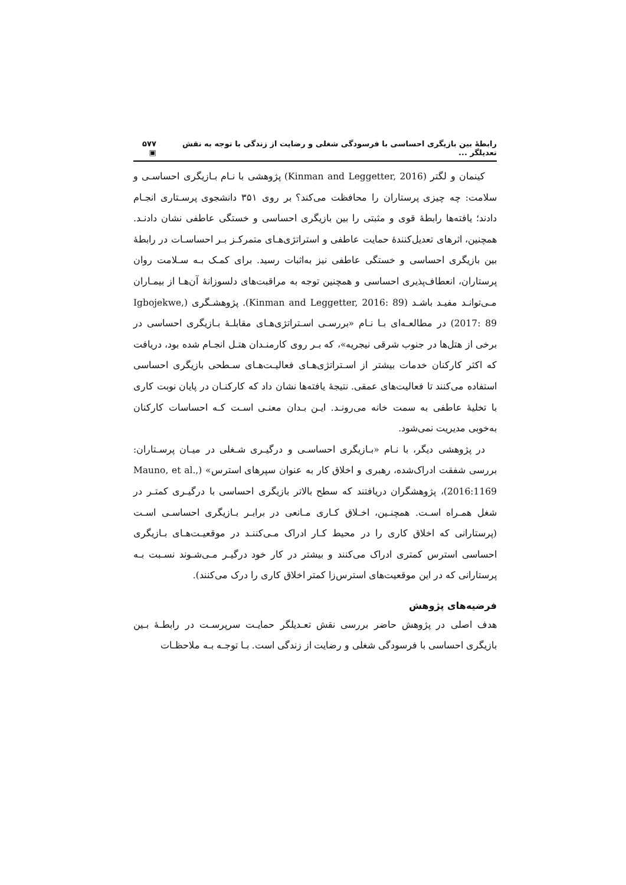رابطهٔ بین بازیگری احساسی با فرسودگی شغلی و رضایت از زندگی با توجه به نقش تعدیلگر ... ۵۷۷ ▣
کینمان و لگتر (Kinman and Leggetter, 2016) پژوهشی با نـام بـازیگری احساسـی و سلامت: چه چیزی پرستاران را محافظت می‌کند؟ بر روی ۳۵۱ دانشجوی پرسـتاری انجـام دادند؛ یافته‌ها رابطهٔ قوی و مثبتی را بین بازیگری احساسی و خستگی عاطفی نشان دادنـد. همچنین، اثرهای تعدیل‌کنندهٔ حمایت عاطفی و استراتژی‌هـای متمرکـز بـر احساسـات در رابطهٔ بین بازیگری احساسی و خستگی عاطفی نیز به‌اثبات رسید. برای کمـک بـه سـلامت روان پرستاران، انعطاف‌پذیری احساسی و همچنین توجه به مراقبت‌های دلسوزانهٔ آن‌هـا از بیمـاران مـی‌توانـد مفیـد باشـد (Kinman and Leggetter, 2016: 89). پژوهشـگری (Igbojekwe, 2017: 89) در مطالعـه‌ای بـا نـام «بررسـی اسـتراتژی‌هـای مقابلـهٔ بـازیگری احساسی در برخی از هتل‌ها در جنوب شرقی نیجریه»، که بـر روی کارمنـدان هتـل انجـام شده بود، دریافت که اکثر کارکنان خدمات بیشتر از اسـتراتژی‌هـای فعالیـت‌هـای سـطحی بازیگری احساسی استفاده می‌کنند تا فعالیت‌های عمقی. نتیجهٔ یافته‌ها نشان داد که کارکنـان در پایان نوبت کاری با تخلیهٔ عاطفی به سمت خانه می‌رونـد. ایـن بـدان معنـی اسـت کـه احساسات کارکنان به‌خوبی مدیریت نمی‌شود.
در پژوهشی دیگر، با نـام «بـازیگری احساسـی و درگیـری شـغلی در میـان پرسـتاران: بررسی شفقت ادراک‌شده، رهبری و اخلاق کار به عنوان سپرهای استرس» (Mauno, et al., 2016:1169)، پژوهشگران دریافتند که سطح بالاتر بازیگری احساسی با درگیـری کمتـر در شغل همـراه اسـت. همچنـین، اخـلاق کـاری مـانعی در برابـر بـازیگری احساسـی اسـت (پرستارانی که اخلاق کاری را در محیط کـار ادراک مـی‌کننـد در موقعیـت‌هـای بـازیگری احساسی استرس کمتری ادراک می‌کنند و بیشتر در کار خود درگیـر مـی‌شـوند نسـبت بـه پرستارانی که در این موقعیت‌های استرس‌زا کمتر اخلاق کاری را درک می‌کنند).
فرضیه‌های پژوهش
هدف اصلی در پژوهش حاضر بررسی نقش تعـدیلگر حمایـت سرپرسـت در رابطـهٔ بـین بازیگری احساسی با فرسودگی شغلی و رضایت از زندگی است. بـا توجـه بـه ملاحظـات